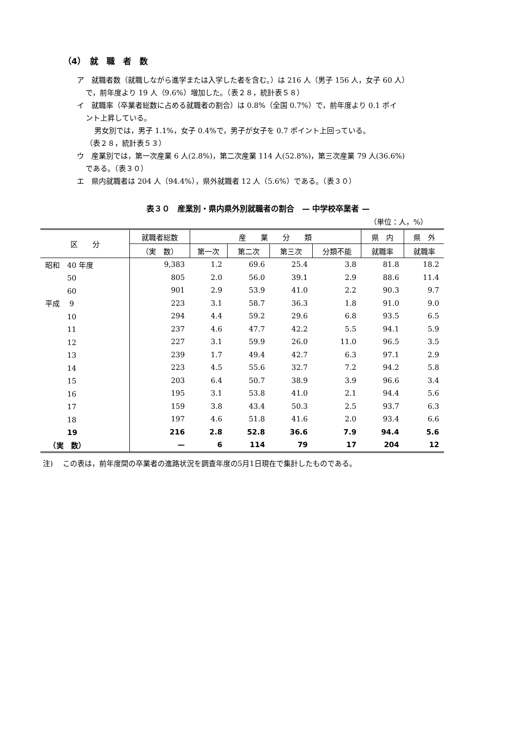（4）　就　職　者　数
ア　就職者数（就職しながら進学または入学した者を含む。）は 216 人（男子 156 人，女子 60 人）
で，前年度より 19 人（9.6%）増加した。（表２８，統計表５８）
イ　就職率（卒業者総数に占める就職者の割合）は 0.8%（全国 0.7%）で，前年度より 0.1 ポイ
ント上昇している。
男女別では，男子 1.1%，女子 0.4%で，男子が女子を 0.7 ポイント上回っている。
（表２８，統計表５３）
ウ　産業別では，第一次産業 6 人(2.8%)，第二次産業 114 人(52.8%)，第三次産業 79 人(36.6%)
である。（表３０）
エ　県内就職者は 204 人（94.4%），県外就職者 12 人（5.6%）である。（表３０）
表３０　産業別・県内県外別就職者の割合　— 中学校卒業者 —
（単位：人，%）
| 区 分 | 就職者総数 | 産 業 分 類 | | | | 県 内 | 県 外 |
| --- | --- | --- | --- | --- | --- | --- | --- |
| | （実 数） | 第一次 | 第二次 | 第三次 | 分類不能 | 就職率 | 就職率 |
| 昭和 40 年度 | 9,383 | 1.2 | 69.6 | 25.4 | 3.8 | 81.8 | 18.2 |
| 50 | 805 | 2.0 | 56.0 | 39.1 | 2.9 | 88.6 | 11.4 |
| 60 | 901 | 2.9 | 53.9 | 41.0 | 2.2 | 90.3 | 9.7 |
| 平成 9 | 223 | 3.1 | 58.7 | 36.3 | 1.8 | 91.0 | 9.0 |
| 10 | 294 | 4.4 | 59.2 | 29.6 | 6.8 | 93.5 | 6.5 |
| 11 | 237 | 4.6 | 47.7 | 42.2 | 5.5 | 94.1 | 5.9 |
| 12 | 227 | 3.1 | 59.9 | 26.0 | 11.0 | 96.5 | 3.5 |
| 13 | 239 | 1.7 | 49.4 | 42.7 | 6.3 | 97.1 | 2.9 |
| 14 | 223 | 4.5 | 55.6 | 32.7 | 7.2 | 94.2 | 5.8 |
| 15 | 203 | 6.4 | 50.7 | 38.9 | 3.9 | 96.6 | 3.4 |
| 16 | 195 | 3.1 | 53.8 | 41.0 | 2.1 | 94.4 | 5.6 |
| 17 | 159 | 3.8 | 43.4 | 50.3 | 2.5 | 93.7 | 6.3 |
| 18 | 197 | 4.6 | 51.8 | 41.6 | 2.0 | 93.4 | 6.6 |
| 19 | 216 | 2.8 | 52.8 | 36.6 | 7.9 | 94.4 | 5.6 |
| （実 数） | — | 6 | 114 | 79 | 17 | 204 | 12 |
注)　 この表は，前年度間の卒業者の進路状況を調査年度の5月1日現在で集計したものである。